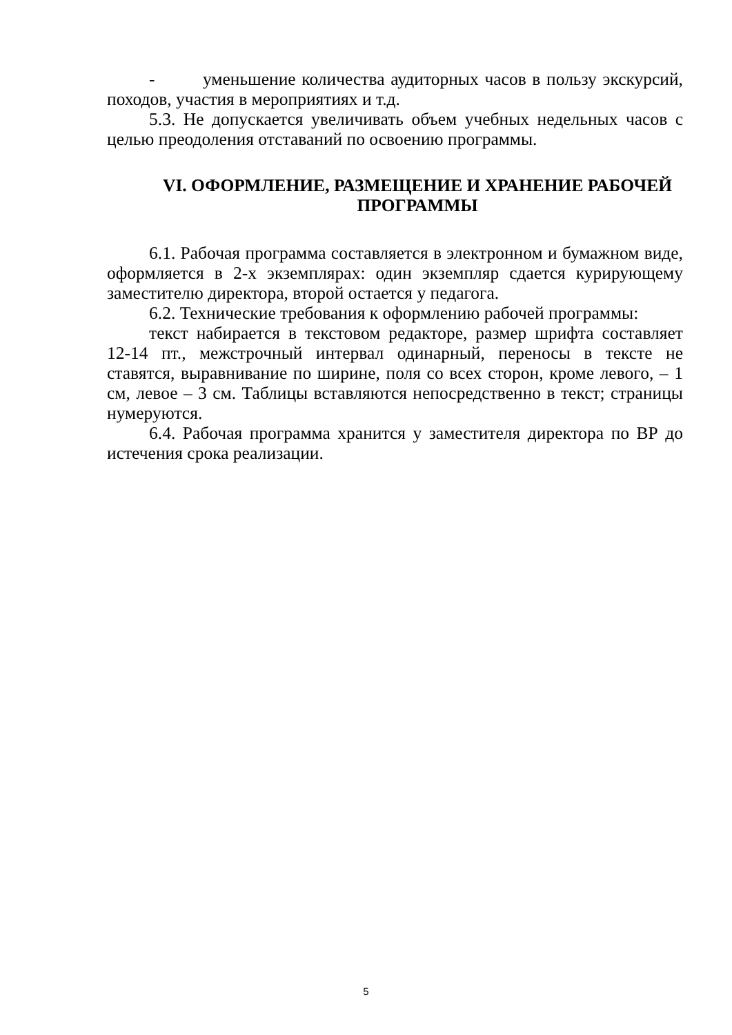- уменьшение количества аудиторных часов в пользу экскурсий, походов, участия в мероприятиях и т.д.
5.3. Не допускается увеличивать объем учебных недельных часов с целью преодоления отставаний по освоению программы.
VI. ОФОРМЛЕНИЕ, РАЗМЕЩЕНИЕ И ХРАНЕНИЕ РАБОЧЕЙ ПРОГРАММЫ
6.1. Рабочая программа составляется в электронном и бумажном виде, оформляется в 2-х экземплярах: один экземпляр сдается курирующему заместителю директора, второй остается у педагога.
6.2. Технические требования к оформлению рабочей программы:
текст набирается в текстовом редакторе, размер шрифта составляет 12-14 пт., межстрочный интервал одинарный, переносы в тексте не ставятся, выравнивание по ширине, поля со всех сторон, кроме левого, – 1 см, левое – 3 см. Таблицы вставляются непосредственно в текст; страницы нумеруются.
6.4. Рабочая программа хранится у заместителя директора по ВР до истечения срока реализации.
5